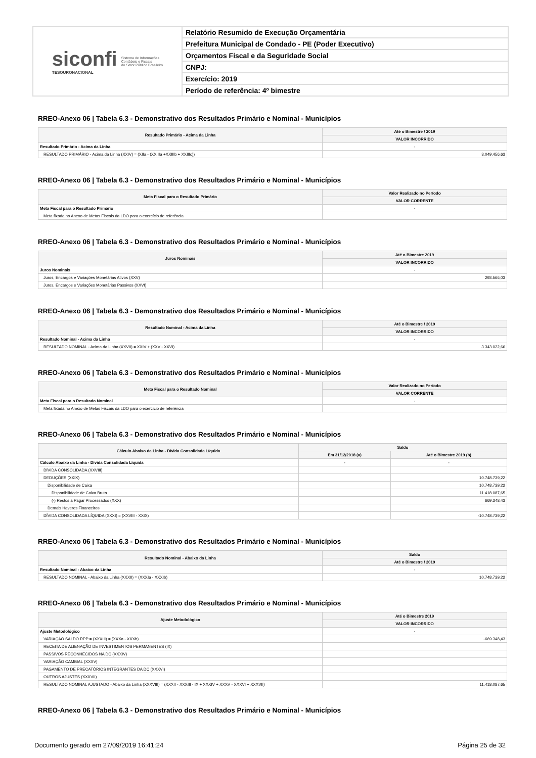siconfi
TESOURONACIONAL
Sistema de Informações
Contábeis e Fiscais
do Setor Público Brasileiro
Relatório Resumido de Execução Orçamentária
Prefeitura Municipal de Condado - PE (Poder Executivo)
Orçamentos Fiscal e da Seguridade Social
CNPJ:
Exercício: 2019
Período de referência: 4º bimestre
RREO-Anexo 06 | Tabela 6.3 - Demonstrativo dos Resultados Primário e Nominal - Municípios
| Resultado Primário - Acima da Linha | Até o Bimestre / 2019 |
| --- | --- |
| | VALOR INCORRIDO |
| Resultado Primário - Acima da Linha | - |
| RESULTADO PRIMÁRIO - Acima da Linha (XXIV) = (XIIa - (XXIIIa +XXIIIb + XXIIIc)) | 3.049.456,63 |
RREO-Anexo 06 | Tabela 6.3 - Demonstrativo dos Resultados Primário e Nominal - Municípios
| Meta Fiscal para o Resultado Primário | Valor Realizado no Período |
| --- | --- |
| | VALOR CORRENTE |
| Meta Fiscal para o Resultado Primário | - |
| Meta fixada no Anexo de Metas Fiscais da LDO para o exercício de referência | |
RREO-Anexo 06 | Tabela 6.3 - Demonstrativo dos Resultados Primário e Nominal - Municípios
| Juros Nominais | Até o Bimestre 2019 |
| --- | --- |
| | VALOR INCORRIDO |
| Juros Nominais | - |
| Juros, Encargos e Variações Monetárias Ativos (XXV) | 293.566,03 |
| Juros, Encargos e Variações Monetárias Passivos (XXVI) | |
RREO-Anexo 06 | Tabela 6.3 - Demonstrativo dos Resultados Primário e Nominal - Municípios
| Resultado Nominal - Acima da Linha | Até o Bimestre / 2019 |
| --- | --- |
| | VALOR INCORRIDO |
| Resultado Nominal - Acima da Linha | - |
| RESULTADO NOMINAL - Acima da Linha (XXVII) = XXIV + (XXV - XXVI) | 3.343.022,66 |
RREO-Anexo 06 | Tabela 6.3 - Demonstrativo dos Resultados Primário e Nominal - Municípios
| Meta Fiscal para o Resultado Nominal | Valor Realizado no Período |
| --- | --- |
| | VALOR CORRENTE |
| Meta Fiscal para o Resultado Nominal | - |
| Meta fixada no Anexo de Metas Fiscais da LDO para o exercício de referência | |
RREO-Anexo 06 | Tabela 6.3 - Demonstrativo dos Resultados Primário e Nominal - Municípios
| Cálculo Abaixo da Linha - Dívida Consolidada Líquida | Saldo | |
| --- | --- | --- |
| | Em 31/12/2018 (a) | Até o Bimestre 2019 (b) |
| Cálculo Abaixo da Linha - Dívida Consolidada Líquida | - | - |
| DÍVIDA CONSOLIDADA (XXVIII) | | |
| DEDUÇÕES (XXIX) | | 10.748.739,22 |
| Disponibilidade de Caixa | | 10.748.739,22 |
| Disponibilidade de Caixa Bruta | | 11.418.087,65 |
| (-) Restos a Pagar Processados (XXX) | | 669.348,43 |
| Demais Haveres Financeiros | | |
| DÍVIDA CONSOLIDADA LÍQUIDA (XXXI) = (XXVIII - XXIX) | | -10.748.739,22 |
RREO-Anexo 06 | Tabela 6.3 - Demonstrativo dos Resultados Primário e Nominal - Municípios
| Resultado Nominal - Abaixo da Linha | Saldo |
| --- | --- |
| | Até o Bimestre / 2019 |
| Resultado Nominal - Abaixo da Linha | - |
| RESULTADO NOMINAL - Abaixo da Linha (XXXII) = (XXXIa - XXXIb) | 10.748.739,22 |
RREO-Anexo 06 | Tabela 6.3 - Demonstrativo dos Resultados Primário e Nominal - Municípios
| Ajuste Metodológico | Até o Bimestre 2019 |
| --- | --- |
| | VALOR INCORRIDO |
| Ajuste Metodológico | - |
| VARIAÇÃO SALDO RPP = (XXXIII) = (XXXa - XXXb) | -669.348,43 |
| RECEITA DE ALIENAÇÃO DE INVESTIMENTOS PERMANENTES (IX) | |
| PASSIVOS RECONHECIDOS NA DC (XXXIV) | |
| VARIAÇÃO CAMBIAL (XXXV) | |
| PAGAMENTO DE PRECATÓRIOS INTEGRANTES DA DC (XXXVI) | |
| OUTROS AJUSTES (XXXVII) | |
| RESULTADO NOMINAL AJUSTADO - Abaixo da Linha (XXXVIII) = (XXXII - XXXIII - IX + XXXIV + XXXV - XXXVI + XXXVII) | 11.418.087,65 |
RREO-Anexo 06 | Tabela 6.3 - Demonstrativo dos Resultados Primário e Nominal - Municípios
Documento gerado em 27/09/2019 16:41:24 Página 25 de 32